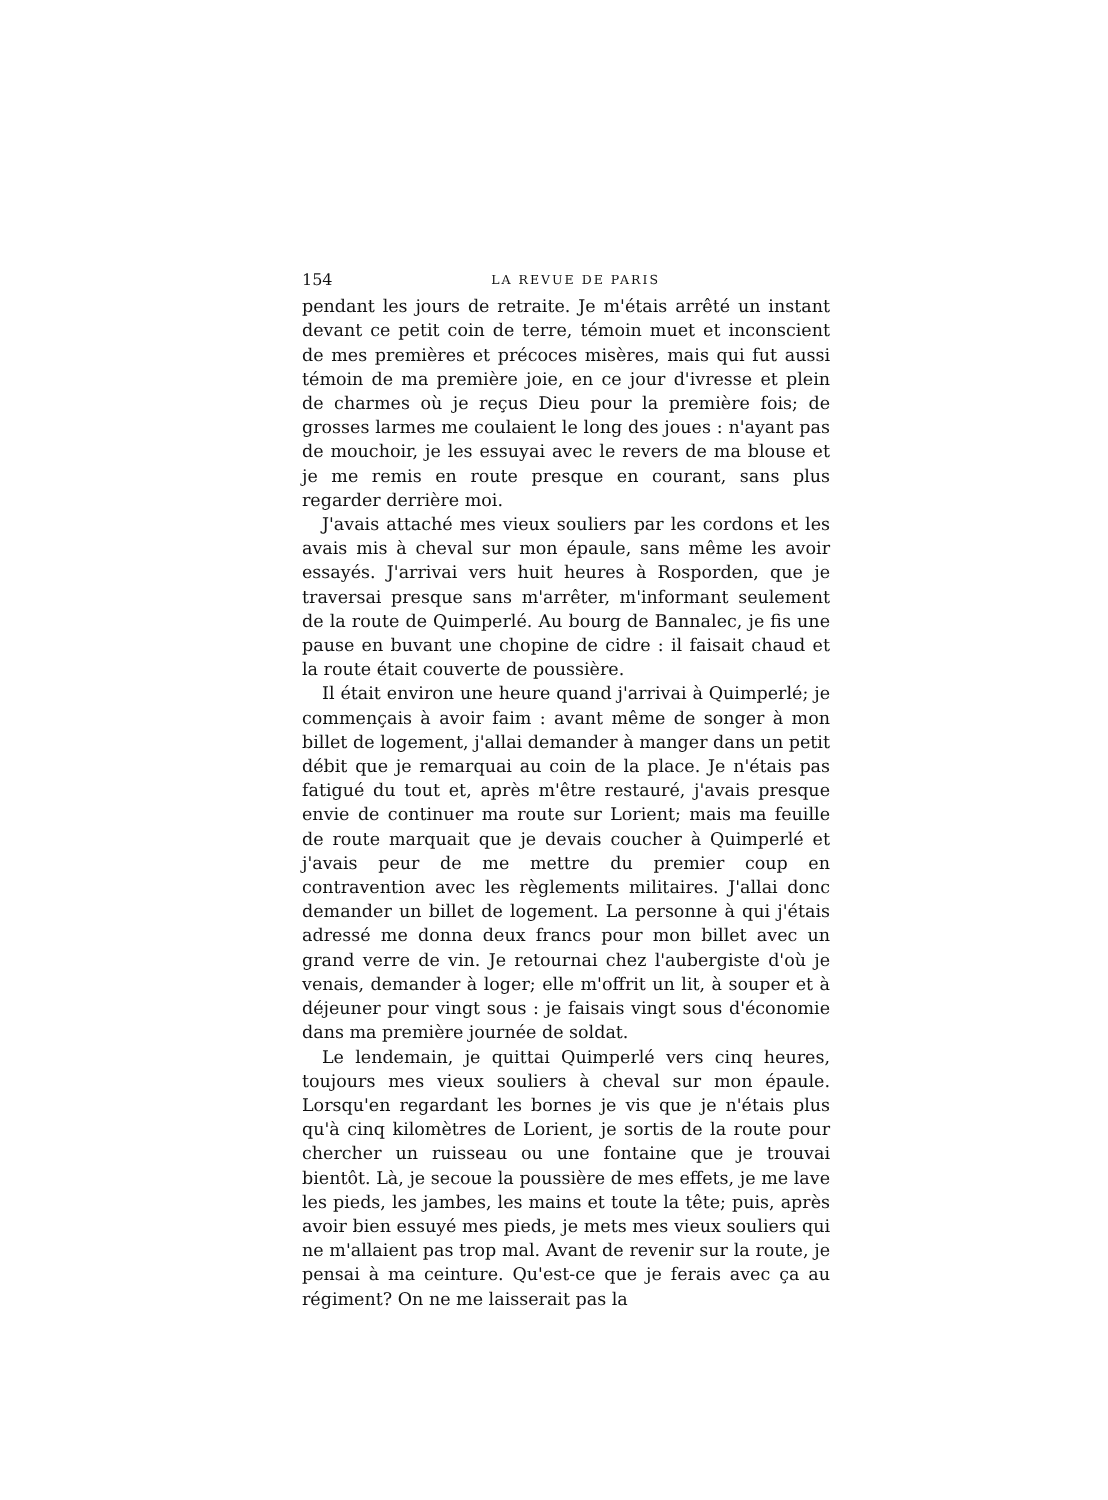154 LA REVUE DE PARIS
pendant les jours de retraite. Je m'étais arrêté un instant devant ce petit coin de terre, témoin muet et inconscient de mes premières et précoces misères, mais qui fut aussi témoin de ma première joie, en ce jour d'ivresse et plein de charmes où je reçus Dieu pour la première fois; de grosses larmes me coulaient le long des joues : n'ayant pas de mouchoir, je les essuyai avec le revers de ma blouse et je me remis en route presque en courant, sans plus regarder derrière moi.
J'avais attaché mes vieux souliers par les cordons et les avais mis à cheval sur mon épaule, sans même les avoir essayés. J'arrivai vers huit heures à Rosporden, que je traversai presque sans m'arrêter, m'informant seulement de la route de Quimperlé. Au bourg de Bannalec, je fis une pause en buvant une chopine de cidre : il faisait chaud et la route était couverte de poussière.
Il était environ une heure quand j'arrivai à Quimperlé; je commençais à avoir faim : avant même de songer à mon billet de logement, j'allai demander à manger dans un petit débit que je remarquai au coin de la place. Je n'étais pas fatigué du tout et, après m'être restauré, j'avais presque envie de continuer ma route sur Lorient; mais ma feuille de route marquait que je devais coucher à Quimperlé et j'avais peur de me mettre du premier coup en contravention avec les règlements militaires. J'allai donc demander un billet de logement. La personne à qui j'étais adressé me donna deux francs pour mon billet avec un grand verre de vin. Je retournai chez l'aubergiste d'où je venais, demander à loger; elle m'offrit un lit, à souper et à déjeuner pour vingt sous : je faisais vingt sous d'économie dans ma première journée de soldat.
Le lendemain, je quittai Quimperlé vers cinq heures, toujours mes vieux souliers à cheval sur mon épaule. Lorsqu'en regardant les bornes je vis que je n'étais plus qu'à cinq kilomètres de Lorient, je sortis de la route pour chercher un ruisseau ou une fontaine que je trouvai bientôt. Là, je secoue la poussière de mes effets, je me lave les pieds, les jambes, les mains et toute la tête; puis, après avoir bien essuyé mes pieds, je mets mes vieux souliers qui ne m'allaient pas trop mal. Avant de revenir sur la route, je pensai à ma ceinture. Qu'est-ce que je ferais avec ça au régiment? On ne me laisserait pas la